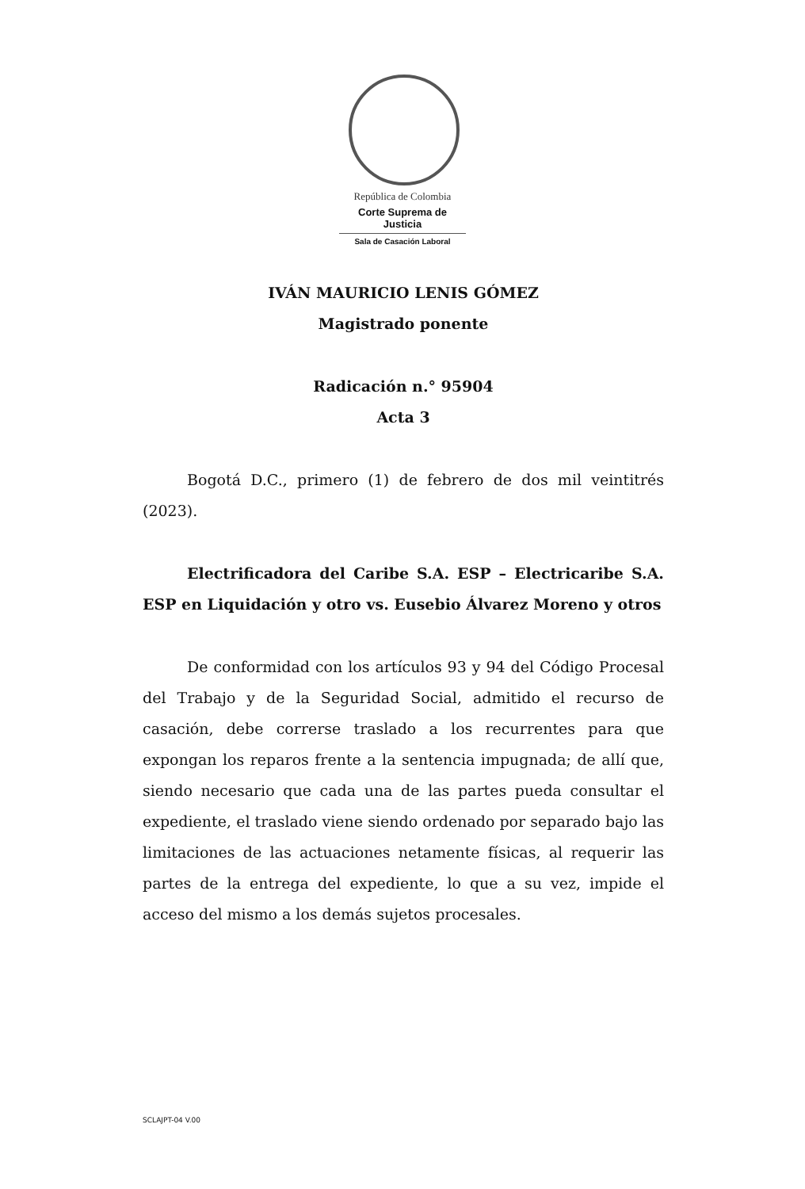República de Colombia
Corte Suprema de Justicia
Sala de Casación Laboral
IVÁN MAURICIO LENIS GÓMEZ
Magistrado ponente
Radicación n.° 95904
Acta 3
Bogotá D.C., primero (1) de febrero de dos mil veintitrés (2023).
Electrificadora del Caribe S.A. ESP – Electricaribe S.A. ESP en Liquidación y otro vs. Eusebio Álvarez Moreno y otros
De conformidad con los artículos 93 y 94 del Código Procesal del Trabajo y de la Seguridad Social, admitido el recurso de casación, debe correrse traslado a los recurrentes para que expongan los reparos frente a la sentencia impugnada; de allí que, siendo necesario que cada una de las partes pueda consultar el expediente, el traslado viene siendo ordenado por separado bajo las limitaciones de las actuaciones netamente físicas, al requerir las partes de la entrega del expediente, lo que a su vez, impide el acceso del mismo a los demás sujetos procesales.
SCLAJPT-04 V.00